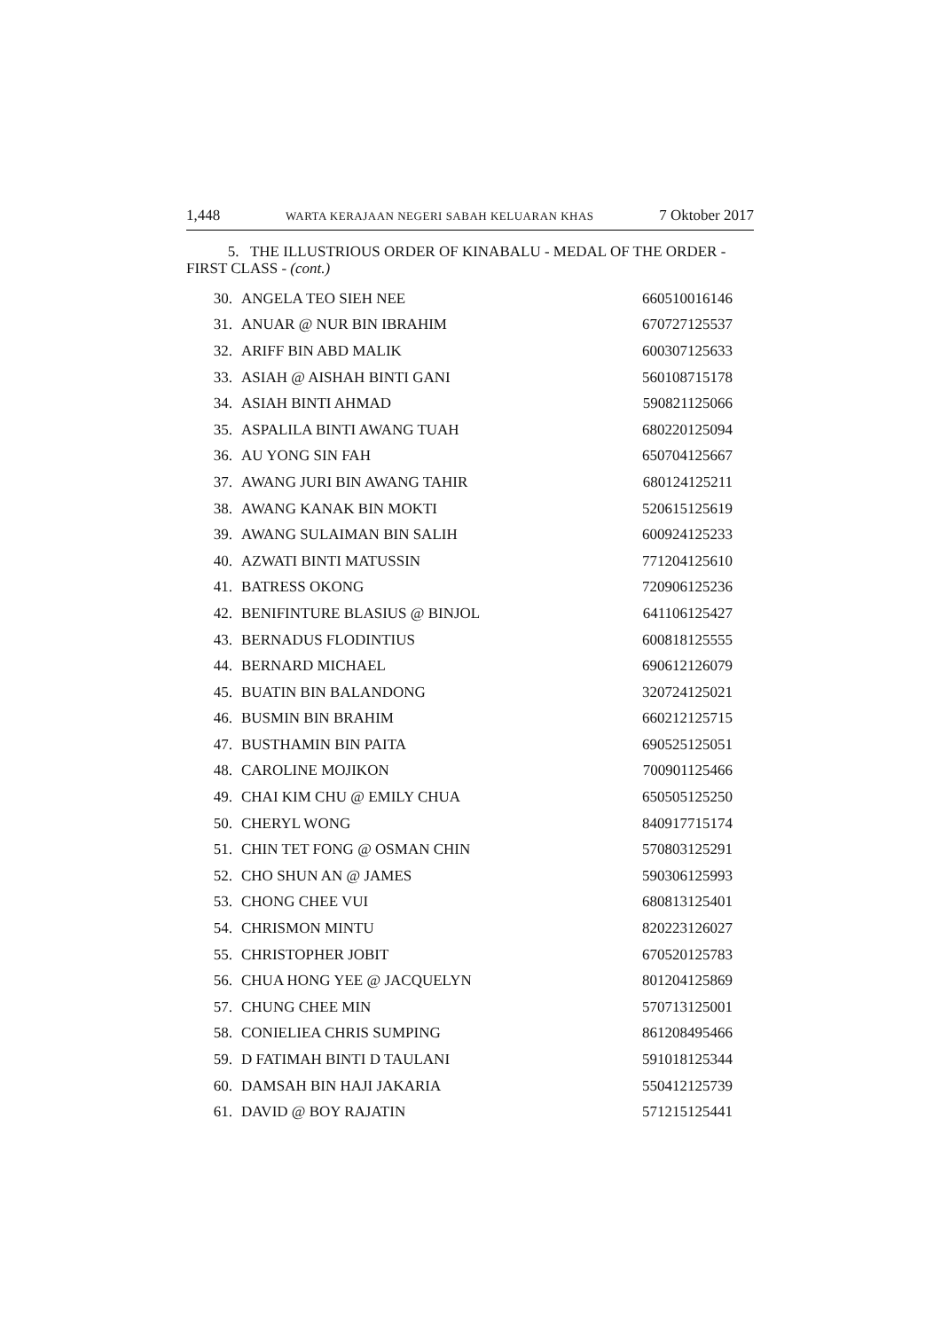1,448 WARTA KERAJAAN NEGERI SABAH KELUARAN KHAS 7 Oktober 2017
5. THE ILLUSTRIOUS ORDER OF KINABALU - MEDAL OF THE ORDER - FIRST CLASS - (cont.)
| 30. | ANGELA TEO SIEH NEE | 660510016146 |
| 31. | ANUAR @ NUR BIN IBRAHIM | 670727125537 |
| 32. | ARIFF BIN ABD MALIK | 600307125633 |
| 33. | ASIAH @ AISHAH BINTI GANI | 560108715178 |
| 34. | ASIAH BINTI AHMAD | 590821125066 |
| 35. | ASPALILA BINTI AWANG TUAH | 680220125094 |
| 36. | AU YONG SIN FAH | 650704125667 |
| 37. | AWANG JURI BIN AWANG TAHIR | 680124125211 |
| 38. | AWANG KANAK BIN MOKTI | 520615125619 |
| 39. | AWANG SULAIMAN BIN SALIH | 600924125233 |
| 40. | AZWATI BINTI MATUSSIN | 771204125610 |
| 41. | BATRESS OKONG | 720906125236 |
| 42. | BENIFINTURE BLASIUS @ BINJOL | 641106125427 |
| 43. | BERNADUS FLODINTIUS | 600818125555 |
| 44. | BERNARD MICHAEL | 690612126079 |
| 45. | BUATIN BIN BALANDONG | 320724125021 |
| 46. | BUSMIN BIN BRAHIM | 660212125715 |
| 47. | BUSTHAMIN BIN PAITA | 690525125051 |
| 48. | CAROLINE MOJIKON | 700901125466 |
| 49. | CHAI KIM CHU @ EMILY CHUA | 650505125250 |
| 50. | CHERYL WONG | 840917715174 |
| 51. | CHIN TET FONG @ OSMAN CHIN | 570803125291 |
| 52. | CHO SHUN AN @ JAMES | 590306125993 |
| 53. | CHONG CHEE VUI | 680813125401 |
| 54. | CHRISMON MINTU | 820223126027 |
| 55. | CHRISTOPHER JOBIT | 670520125783 |
| 56. | CHUA HONG YEE @ JACQUELYN | 801204125869 |
| 57. | CHUNG CHEE MIN | 570713125001 |
| 58. | CONIELIEA CHRIS SUMPING | 861208495466 |
| 59. | D FATIMAH BINTI D TAULANI | 591018125344 |
| 60. | DAMSAH BIN HAJI JAKARIA | 550412125739 |
| 61. | DAVID @ BOY RAJATIN | 571215125441 |